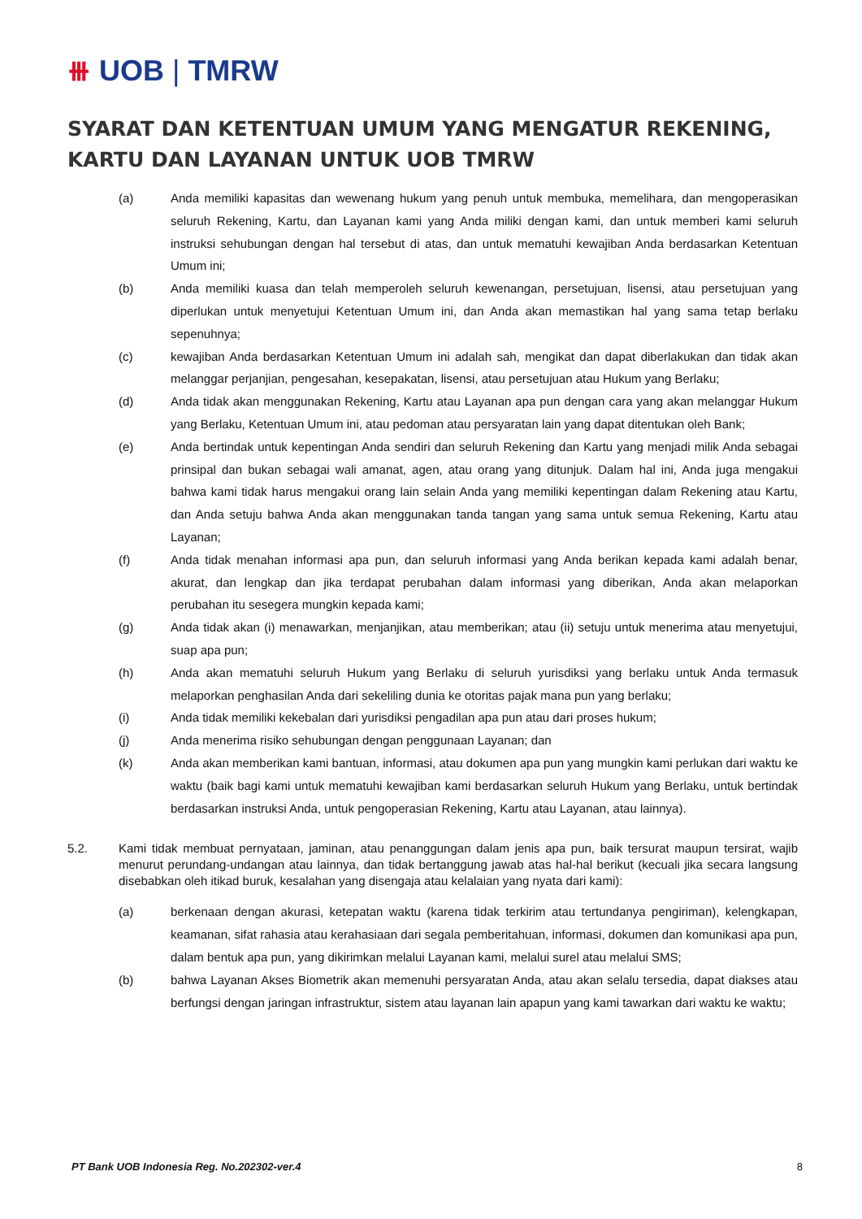⧻ UOB | TMRW
SYARAT DAN KETENTUAN UMUM YANG MENGATUR REKENING, KARTU DAN LAYANAN UNTUK UOB TMRW
(a) Anda memiliki kapasitas dan wewenang hukum yang penuh untuk membuka, memelihara, dan mengoperasikan seluruh Rekening, Kartu, dan Layanan kami yang Anda miliki dengan kami, dan untuk memberi kami seluruh instruksi sehubungan dengan hal tersebut di atas, dan untuk mematuhi kewajiban Anda berdasarkan Ketentuan Umum ini;
(b) Anda memiliki kuasa dan telah memperoleh seluruh kewenangan, persetujuan, lisensi, atau persetujuan yang diperlukan untuk menyetujui Ketentuan Umum ini, dan Anda akan memastikan hal yang sama tetap berlaku sepenuhnya;
(c) kewajiban Anda berdasarkan Ketentuan Umum ini adalah sah, mengikat dan dapat diberlakukan dan tidak akan melanggar perjanjian, pengesahan, kesepakatan, lisensi, atau persetujuan atau Hukum yang Berlaku;
(d) Anda tidak akan menggunakan Rekening, Kartu atau Layanan apa pun dengan cara yang akan melanggar Hukum yang Berlaku, Ketentuan Umum ini, atau pedoman atau persyaratan lain yang dapat ditentukan oleh Bank;
(e) Anda bertindak untuk kepentingan Anda sendiri dan seluruh Rekening dan Kartu yang menjadi milik Anda sebagai prinsipal dan bukan sebagai wali amanat, agen, atau orang yang ditunjuk. Dalam hal ini, Anda juga mengakui bahwa kami tidak harus mengakui orang lain selain Anda yang memiliki kepentingan dalam Rekening atau Kartu, dan Anda setuju bahwa Anda akan menggunakan tanda tangan yang sama untuk semua Rekening, Kartu atau Layanan;
(f) Anda tidak menahan informasi apa pun, dan seluruh informasi yang Anda berikan kepada kami adalah benar, akurat, dan lengkap dan jika terdapat perubahan dalam informasi yang diberikan, Anda akan melaporkan perubahan itu sesegera mungkin kepada kami;
(g) Anda tidak akan (i) menawarkan, menjanjikan, atau memberikan; atau (ii) setuju untuk menerima atau menyetujui, suap apa pun;
(h) Anda akan mematuhi seluruh Hukum yang Berlaku di seluruh yurisdiksi yang berlaku untuk Anda termasuk melaporkan penghasilan Anda dari sekeliling dunia ke otoritas pajak mana pun yang berlaku;
(i) Anda tidak memiliki kekebalan dari yurisdiksi pengadilan apa pun atau dari proses hukum;
(j) Anda menerima risiko sehubungan dengan penggunaan Layanan; dan
(k) Anda akan memberikan kami bantuan, informasi, atau dokumen apa pun yang mungkin kami perlukan dari waktu ke waktu (baik bagi kami untuk mematuhi kewajiban kami berdasarkan seluruh Hukum yang Berlaku, untuk bertindak berdasarkan instruksi Anda, untuk pengoperasian Rekening, Kartu atau Layanan, atau lainnya).
5.2. Kami tidak membuat pernyataan, jaminan, atau penanggungan dalam jenis apa pun, baik tersurat maupun tersirat, wajib menurut perundang-undangan atau lainnya, dan tidak bertanggung jawab atas hal-hal berikut (kecuali jika secara langsung disebabkan oleh itikad buruk, kesalahan yang disengaja atau kelalaian yang nyata dari kami):
(a) berkenaan dengan akurasi, ketepatan waktu (karena tidak terkirim atau tertundanya pengiriman), kelengkapan, keamanan, sifat rahasia atau kerahasiaan dari segala pemberitahuan, informasi, dokumen dan komunikasi apa pun, dalam bentuk apa pun, yang dikirimkan melalui Layanan kami, melalui surel atau melalui SMS;
(b) bahwa Layanan Akses Biometrik akan memenuhi persyaratan Anda, atau akan selalu tersedia, dapat diakses atau berfungsi dengan jaringan infrastruktur, sistem atau layanan lain apapun yang kami tawarkan dari waktu ke waktu;
PT Bank UOB Indonesia Reg. No.202302-ver.4 8